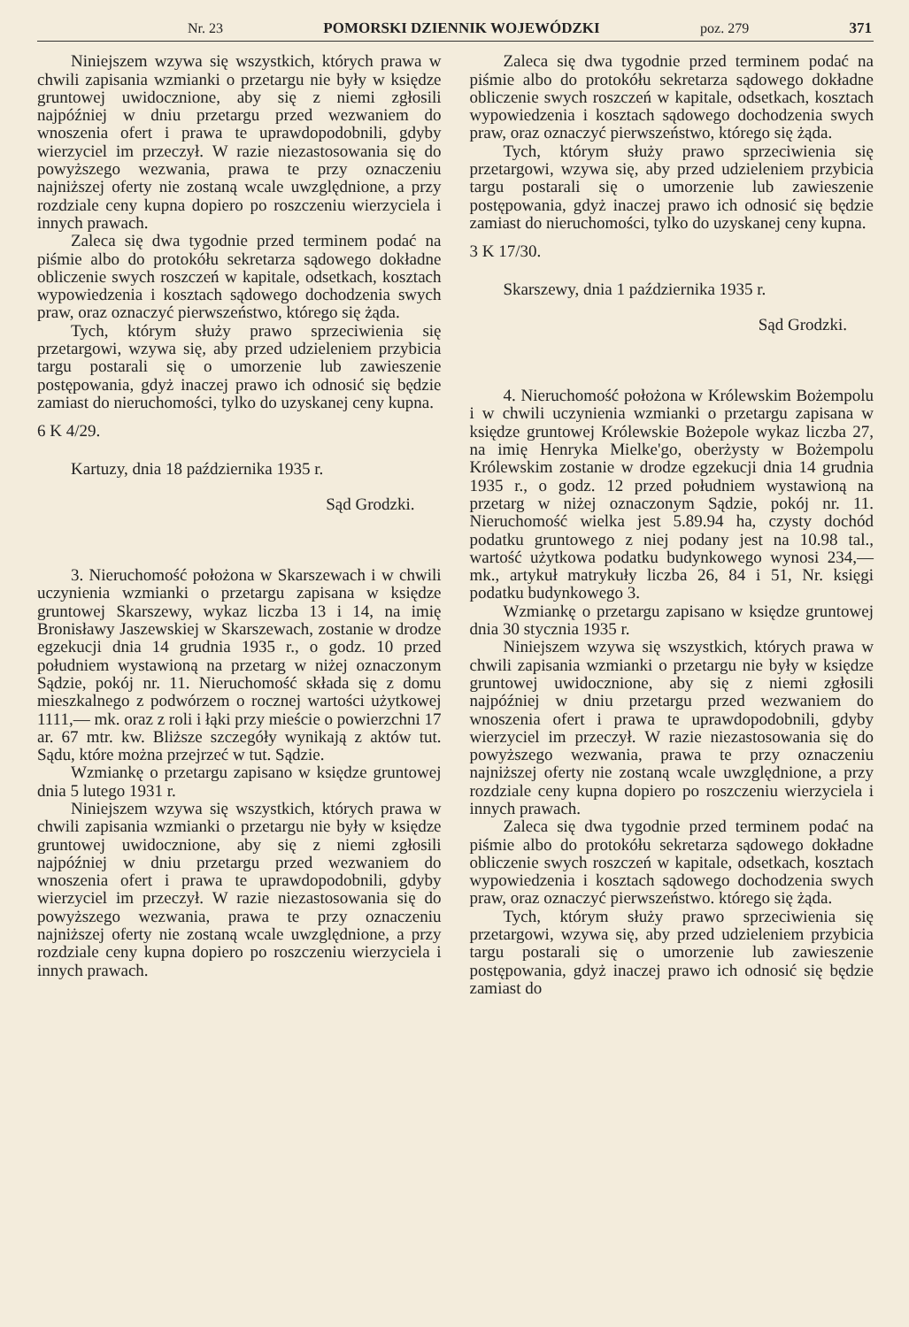Nr. 23 POMORSKI DZIENNIK WOJEWÓDZKI poz. 279 371
Niniejszem wzywa się wszystkich, których prawa w chwili zapisania wzmianki o przetargu nie były w księdze gruntowej uwidocznione, aby się z niemi zgłosili najpóźniej w dniu przetargu przed wezwaniem do wnoszenia ofert i prawa te uprawdopodobnili, gdyby wierzyciel im przeczył. W razie niezastosowania się do powyższego wezwania, prawa te przy oznaczeniu najniższej oferty nie zostaną wcale uwzględnione, a przy rozdziale ceny kupna dopiero po roszczeniu wierzyciela i innych prawach.
Zaleca się dwa tygodnie przed terminem podać na piśmie albo do protokółu sekretarza sądowego dokładne obliczenie swych roszczeń w kapitale, odsetkach, kosztach wypowiedzenia i kosztach sądowego dochodzenia swych praw, oraz oznaczyć pierwszeństwo, którego się żąda.
Tych, którym służy prawo sprzeciwienia się przetargowi, wzywa się, aby przed udzieleniem przybicia targu postarali się o umorzenie lub zawieszenie postępowania, gdyż inaczej prawo ich odnosić się będzie zamiast do nieruchomości, tylko do uzyskanej ceny kupna.
6 K 4/29.
Kartuzy, dnia 18 października 1935 r.
Sąd Grodzki.
3. Nieruchomość położona w Skarszewach i w chwili uczynienia wzmianki o przetargu zapisana w księdze gruntowej Skarszewy, wykaz liczba 13 i 14, na imię Bronisławy Jaszewskiej w Skarszewach, zostanie w drodze egzekucji dnia 14 grudnia 1935 r., o godz. 10 przed południem wystawioną na przetarg w niżej oznaczonym Sądzie, pokój nr. 11. Nieruchomość składa się z domu mieszkalnego z podwórzem o rocznej wartości użytkowej 1111,— mk. oraz z roli i łąki przy mieście o powierzchni 17 ar. 67 mtr. kw. Bliższe szczegóły wynikają z aktów tut. Sądu, które można przejrzeć w tut. Sądzie.
Wzmiankę o przetargu zapisano w księdze gruntowej dnia 5 lutego 1931 r.
Niniejszem wzywa się wszystkich, których prawa w chwili zapisania wzmianki o przetargu nie były w księdze gruntowej uwidocznione, aby się z niemi zgłosili najpóźniej w dniu przetargu przed wezwaniem do wnoszenia ofert i prawa te uprawdopodobnili, gdyby wierzyciel im przeczył. W razie niezastosowania się do powyższego wezwania, prawa te przy oznaczeniu najniższej oferty nie zostaną wcale uwzględnione, a przy rozdziale ceny kupna dopiero po roszczeniu wierzyciela i innych prawach.
Zaleca się dwa tygodnie przed terminem podać na piśmie albo do protokółu sekretarza sądowego dokładne obliczenie swych roszczeń w kapitale, odsetkach, kosztach wypowiedzenia i kosztach sądowego dochodzenia swych praw, oraz oznaczyć pierwszeństwo, którego się żąda.
Tych, którym służy prawo sprzeciwienia się przetargowi, wzywa się, aby przed udzieleniem przybicia targu postarali się o umorzenie lub zawieszenie postępowania, gdyż inaczej prawo ich odnosić się będzie zamiast do nieruchomości, tylko do uzyskanej ceny kupna.
3 K 17/30.
Skarszewy, dnia 1 października 1935 r.
Sąd Grodzki.
4. Nieruchomość położona w Królewskim Bożempolu i w chwili uczynienia wzmianki o przetargu zapisana w księdze gruntowej Królewskie Bożepole wykaz liczba 27, na imię Henryka Mielke'go, oberżysty w Bożempolu Królewskim zostanie w drodze egzekucji dnia 14 grudnia 1935 r., o godz. 12 przed południem wystawioną na przetarg w niżej oznaczonym Sądzie, pokój nr. 11. Nieruchomość wielka jest 5.89.94 ha, czysty dochód podatku gruntowego z niej podany jest na 10.98 tal., wartość użytkowa podatku budynkowego wynosi 234,— mk., artykuł matrykuły liczba 26, 84 i 51, Nr. księgi podatku budynkowego 3.
Wzmiankę o przetargu zapisano w księdze gruntowej dnia 30 stycznia 1935 r.
Niniejszem wzywa się wszystkich, których prawa w chwili zapisania wzmianki o przetargu nie były w księdze gruntowej uwidocznione, aby się z niemi zgłosili najpóźniej w dniu przetargu przed wezwaniem do wnoszenia ofert i prawa te uprawdopodobnili, gdyby wierzyciel im przeczył. W razie niezastosowania się do powyższego wezwania, prawa te przy oznaczeniu najniższej oferty nie zostaną wcale uwzględnione, a przy rozdziale ceny kupna dopiero po roszczeniu wierzyciela i innych prawach.
Zaleca się dwa tygodnie przed terminem podać na piśmie albo do protokółu sekretarza sądowego dokładne obliczenie swych roszczeń w kapitale, odsetkach, kosztach wypowiedzenia i kosztach sądowego dochodzenia swych praw, oraz oznaczyć pierwszeństwo. którego się żąda.
Tych, którym służy prawo sprzeciwienia się przetargowi, wzywa się, aby przed udzieleniem przybicia targu postarali się o umorzenie lub zawieszenie postępowania, gdyż inaczej prawo ich odnosić się będzie zamiast do